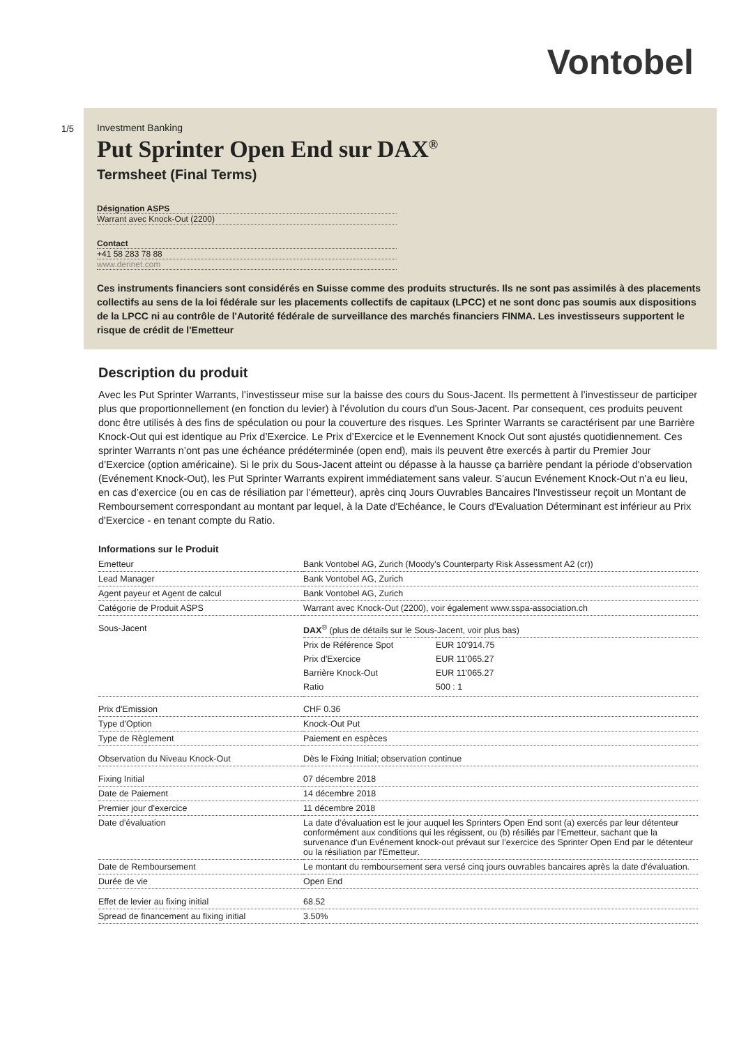Vontobel
1/5 Investment Banking
Put Sprinter Open End sur DAX<sup>®</sup>
Termsheet (Final Terms)
Désignation ASPS
Warrant avec Knock-Out (2200)
Contact
+41 58 283 78 88
www.derinet.com
Ces instruments financiers sont considérés en Suisse comme des produits structurés. Ils ne sont pas assimilés à des placements collectifs au sens de la loi fédérale sur les placements collectifs de capitaux (LPCC) et ne sont donc pas soumis aux dispositions de la LPCC ni au contrôle de l'Autorité fédérale de surveillance des marchés financiers FINMA. Les investisseurs supportent le risque de crédit de l'Emetteur
Description du produit
Avec les Put Sprinter Warrants, l’investisseur mise sur la baisse des cours du Sous-Jacent. Ils permettent à l’investisseur de participer plus que proportionnellement (en fonction du levier) à l’évolution du cours d'un Sous-Jacent. Par consequent, ces produits peuvent donc être utilisés à des fins de spéculation ou pour la couverture des risques. Les Sprinter Warrants se caractérisent par une Barrière Knock-Out qui est identique au Prix d’Exercice. Le Prix d’Exercice et le Evennement Knock Out sont ajustés quotidiennement. Ces sprinter Warrants n’ont pas une échéance prédéterminée (open end), mais ils peuvent être exercés à partir du Premier Jour d’Exercice (option américaine). Si le prix du Sous-Jacent atteint ou dépasse à la hausse ça barrière pendant la période d'observation (Evénement Knock-Out), les Put Sprinter Warrants expirent immédiatement sans valeur. S’aucun Evénement Knock-Out n'a eu lieu, en cas d’exercice (ou en cas de résiliation par l’émetteur), après cinq Jours Ouvrables Bancaires l'Investisseur reçoit un Montant de Remboursement correspondant au montant par lequel, à la Date d'Echéance, le Cours d'Evaluation Déterminant est inférieur au Prix d'Exercice - en tenant compte du Ratio.
Informations sur le Produit
| Emetteur | Bank Vontobel AG, Zurich (Moody's Counterparty Risk Assessment A2 (cr)) |
| Lead Manager | Bank Vontobel AG, Zurich |
| Agent payeur et Agent de calcul | Bank Vontobel AG, Zurich |
| Catégorie de Produit ASPS | Warrant avec Knock-Out (2200), voir également www.sspa-association.ch |
| Sous-Jacent | DAX<sup>®</sup> (plus de détails sur le Sous-Jacent, voir plus bas) / Prix de Référence Spot / EUR 10'914.75 / / Prix d'Exercice / EUR 11'065.27 / / Barrière Knock-Out / EUR 11'065.27 / / Ratio / 500 : 1 / |
| Prix d'Emission | CHF 0.36 |
| Type d'Option | Knock-Out Put |
| Type de Règlement | Paiement en espèces |
| Observation du Niveau Knock-Out | Dès le Fixing Initial; observation continue |
| Fixing Initial | 07 décembre 2018 |
| Date de Paiement | 14 décembre 2018 |
| Premier jour d'exercice | 11 décembre 2018 |
| Date d’évaluation | La date d’évaluation est le jour auquel les Sprinters Open End sont (a) exercés par leur détenteur conformément aux conditions qui les régissent, ou (b) résiliés par l’Emetteur, sachant que la survenance d'un Evénement knock-out prévaut sur l’exercice des Sprinter Open End par le détenteur ou la résiliation par l'Emetteur. |
| Date de Remboursement | Le montant du remboursement sera versé cinq jours ouvrables bancaires après la date d'évaluation. |
| Durée de vie | Open End |
| Effet de levier au fixing initial | 68.52 |
| Spread de financement au fixing initial | 3.50% |